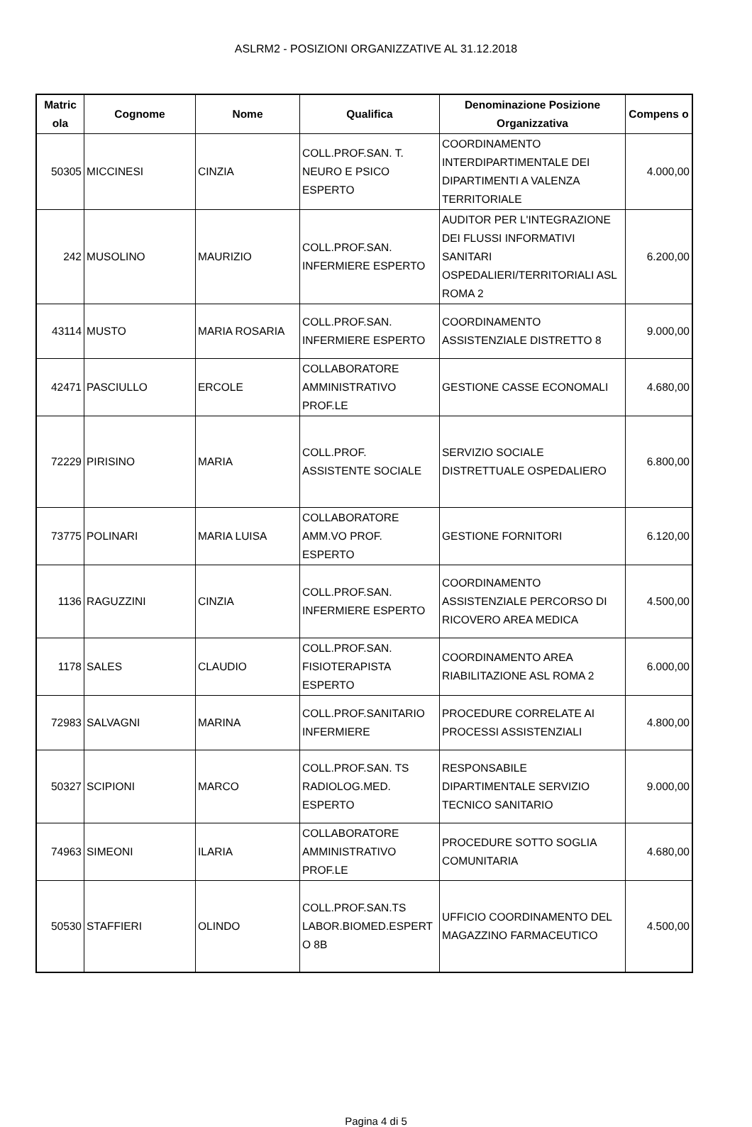ASLRM2 - POSIZIONI ORGANIZZATIVE AL 31.12.2018
| Matric ola | Cognome | Nome | Qualifica | Denominazione Posizione Organizzativa | Compens o |
| --- | --- | --- | --- | --- | --- |
| 50305 | MICCINESI | CINZIA | COLL.PROF.SAN. T. NEURO E PSICO ESPERTO | COORDINAMENTO INTERDIPARTIMENTALE DEI DIPARTIMENTI A VALENZA TERRITORIALE | 4.000,00 |
| 242 | MUSOLINO | MAURIZIO | COLL.PROF.SAN. INFERMIERE ESPERTO | AUDITOR PER L'INTEGRAZIONE DEI FLUSSI INFORMATIVI SANITARI OSPEDALIERI/TERRITORIALI ASL ROMA 2 | 6.200,00 |
| 43114 | MUSTO | MARIA ROSARIA | COLL.PROF.SAN. INFERMIERE ESPERTO | COORDINAMENTO ASSISTENZIALE DISTRETTO 8 | 9.000,00 |
| 42471 | PASCIULLO | ERCOLE | COLLABORATORE AMMINISTRATIVO PROF.LE | GESTIONE CASSE ECONOMALI | 4.680,00 |
| 72229 | PIRISINO | MARIA | COLL.PROF. ASSISTENTE SOCIALE | SERVIZIO SOCIALE DISTRETTUALE OSPEDALIERO | 6.800,00 |
| 73775 | POLINARI | MARIA LUISA | COLLABORATORE AMM.VO PROF. ESPERTO | GESTIONE FORNITORI | 6.120,00 |
| 1136 | RAGUZZINI | CINZIA | COLL.PROF.SAN. INFERMIERE ESPERTO | COORDINAMENTO ASSISTENZIALE PERCORSO DI RICOVERO AREA MEDICA | 4.500,00 |
| 1178 | SALES | CLAUDIO | COLL.PROF.SAN. FISIOTERAPISTA ESPERTO | COORDINAMENTO AREA RIABILITAZIONE ASL ROMA 2 | 6.000,00 |
| 72983 | SALVAGNI | MARINA | COLL.PROF.SANITARIO INFERMIERE | PROCEDURE CORRELATE AI PROCESSI ASSISTENZIALI | 4.800,00 |
| 50327 | SCIPIONI | MARCO | COLL.PROF.SAN. TS RADIOLOG.MED. ESPERTO | RESPONSABILE DIPARTIMENTALE SERVIZIO TECNICO SANITARIO | 9.000,00 |
| 74963 | SIMEONI | ILARIA | COLLABORATORE AMMINISTRATIVO PROF.LE | PROCEDURE SOTTO SOGLIA COMUNITARIA | 4.680,00 |
| 50530 | STAFFIERI | OLINDO | COLL.PROF.SAN.TS LABOR.BIOMED.ESPERT O 8B | UFFICIO COORDINAMENTO DEL MAGAZZINO FARMACEUTICO | 4.500,00 |
Pagina 4 di 5